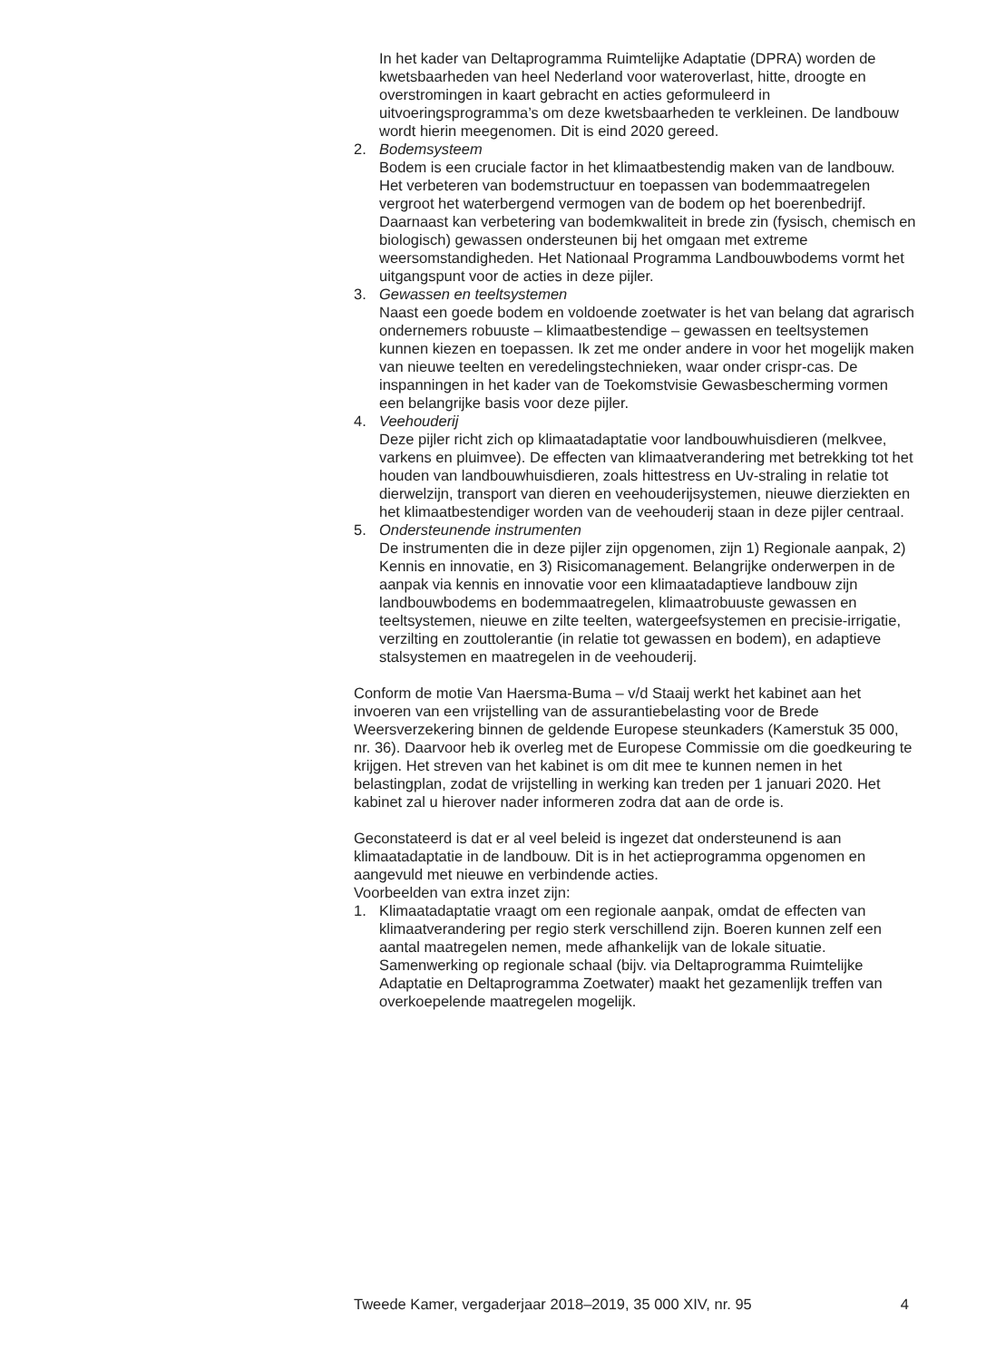In het kader van Deltaprogramma Ruimtelijke Adaptatie (DPRA) worden de kwetsbaarheden van heel Nederland voor wateroverlast, hitte, droogte en overstromingen in kaart gebracht en acties geformuleerd in uitvoeringsprogramma’s om deze kwetsbaarheden te verkleinen. De landbouw wordt hierin meegenomen. Dit is eind 2020 gereed.
2. Bodemsysteem
Bodem is een cruciale factor in het klimaatbestendig maken van de landbouw. Het verbeteren van bodemstructuur en toepassen van bodemmaatregelen vergroot het waterbergend vermogen van de bodem op het boerenbedrijf. Daarnaast kan verbetering van bodemkwaliteit in brede zin (fysisch, chemisch en biologisch) gewassen ondersteunen bij het omgaan met extreme weersomstandigheden. Het Nationaal Programma Landbouwbodems vormt het uitgangspunt voor de acties in deze pijler.
3. Gewassen en teeltsystemen
Naast een goede bodem en voldoende zoetwater is het van belang dat agrarisch ondernemers robuuste – klimaatbestendige – gewassen en teeltsystemen kunnen kiezen en toepassen. Ik zet me onder andere in voor het mogelijk maken van nieuwe teelten en veredelingstechnieken, waar onder crispr-cas. De inspanningen in het kader van de Toekomstvisie Gewasbescherming vormen een belangrijke basis voor deze pijler.
4. Veehouderij
Deze pijler richt zich op klimaatadaptatie voor landbouwhuisdieren (melkvee, varkens en pluimvee). De effecten van klimaatverandering met betrekking tot het houden van landbouwhuisdieren, zoals hittestress en Uv-straling in relatie tot dierwelzijn, transport van dieren en veehouderijsystemen, nieuwe dierziekten en het klimaatbestendiger worden van de veehouderij staan in deze pijler centraal.
5. Ondersteunende instrumenten
De instrumenten die in deze pijler zijn opgenomen, zijn 1) Regionale aanpak, 2) Kennis en innovatie, en 3) Risicomanagement. Belangrijke onderwerpen in de aanpak via kennis en innovatie voor een klimaatadaptieve landbouw zijn landbouwbodems en bodemmaatregelen, klimaatrobuuste gewassen en teeltsystemen, nieuwe en zilte teelten, watergeefsystemen en precisie-irrigatie, verzilting en zouttolerantie (in relatie tot gewassen en bodem), en adaptieve stalsystemen en maatregelen in de veehouderij.
Conform de motie Van Haersma-Buma – v/d Staaij werkt het kabinet aan het invoeren van een vrijstelling van de assurantiebelasting voor de Brede Weersverzekering binnen de geldende Europese steunkaders (Kamerstuk 35 000, nr. 36). Daarvoor heb ik overleg met de Europese Commissie om die goedkeuring te krijgen. Het streven van het kabinet is om dit mee te kunnen nemen in het belastingplan, zodat de vrijstelling in werking kan treden per 1 januari 2020. Het kabinet zal u hierover nader informeren zodra dat aan de orde is.
Geconstateerd is dat er al veel beleid is ingezet dat ondersteunend is aan klimaatadaptatie in de landbouw. Dit is in het actieprogramma opgenomen en aangevuld met nieuwe en verbindende acties.
Voorbeelden van extra inzet zijn:
1. Klimaatadaptatie vraagt om een regionale aanpak, omdat de effecten van klimaatverandering per regio sterk verschillend zijn. Boeren kunnen zelf een aantal maatregelen nemen, mede afhankelijk van de lokale situatie. Samenwerking op regionale schaal (bijv. via Deltaprogramma Ruimtelijke Adaptatie en Deltaprogramma Zoetwater) maakt het gezamenlijk treffen van overkoepelende maatregelen mogelijk.
Tweede Kamer, vergaderjaar 2018–2019, 35 000 XIV, nr. 95 4